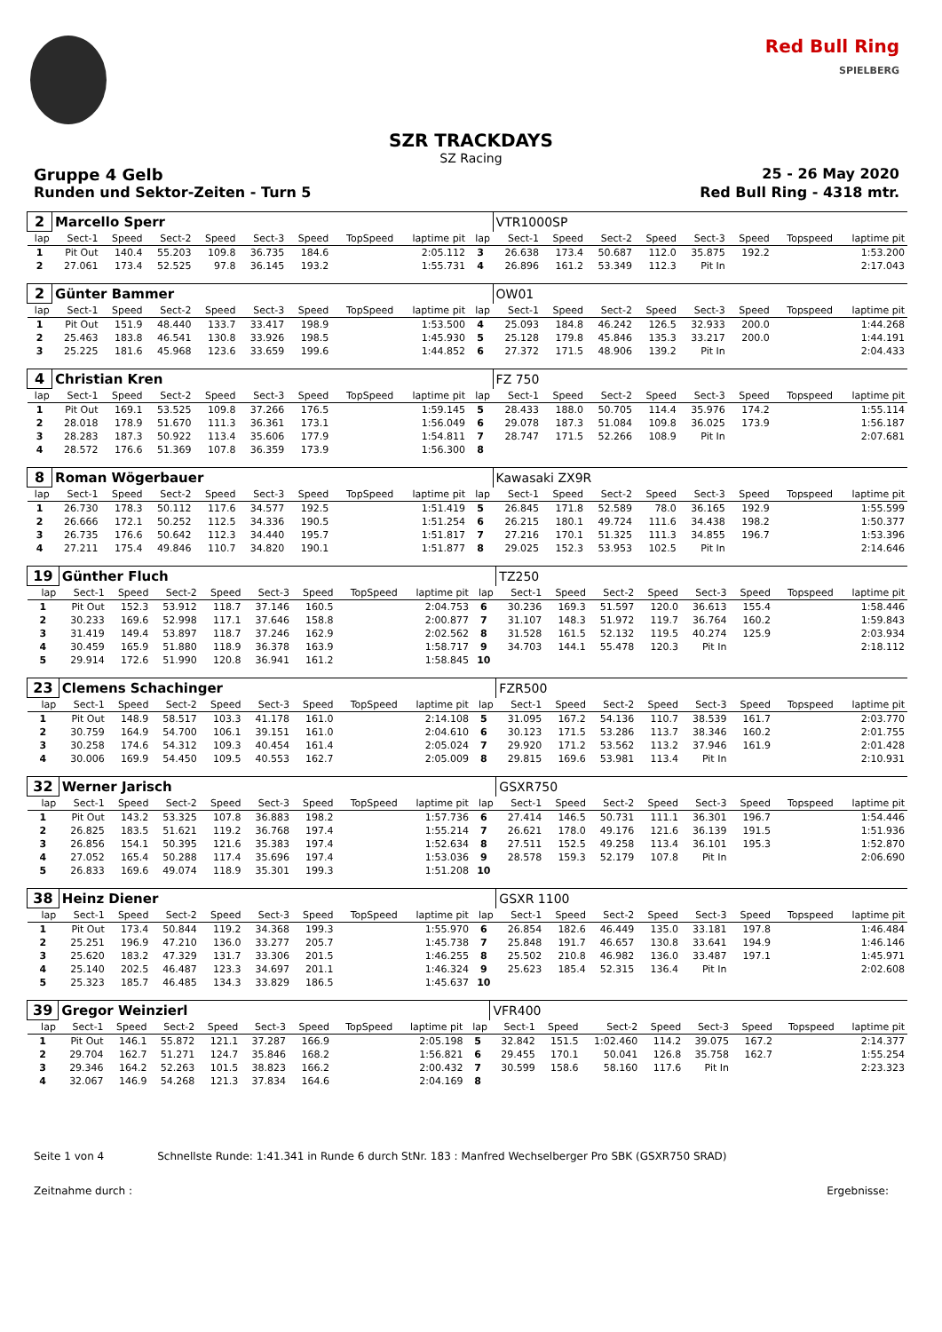Red Bull Ring
SPIELBERG
SZR TRACKDAYS
SZ Racing
Gruppe 4 Gelb 25 - 26 May 2020
Runden und Sektor-Zeiten - Turn 5 Red Bull Ring - 4318 mtr.
| 2 | Marcello Sperr | | | | | | | | | VTR1000SP | | | | | | | |
| lap | Sect-1 | Speed | Sect-2 | Speed | Sect-3 | Speed | TopSpeed | laptime pit | lap | Sect-1 | Speed | Sect-2 | Speed | Sect-3 | Speed | Topspeed | laptime pit |
| 1 | Pit Out | 140.4 | 55.203 | 109.8 | 36.735 | 184.6 | | 2:05.112 | 3 | 26.638 | 173.4 | 50.687 | 112.0 | 35.875 | 192.2 | | 1:53.200 |
| 2 | 27.061 | 173.4 | 52.525 | 97.8 | 36.145 | 193.2 | | 1:55.731 | 4 | 26.896 | 161.2 | 53.349 | 112.3 | Pit In | | | 2:17.043 |
| 2 | Günter Bammer | | | | | | | | | OW01 | | | | | | | |
| lap | Sect-1 | Speed | Sect-2 | Speed | Sect-3 | Speed | TopSpeed | laptime pit | lap | Sect-1 | Speed | Sect-2 | Speed | Sect-3 | Speed | Topspeed | laptime pit |
| 1 | Pit Out | 151.9 | 48.440 | 133.7 | 33.417 | 198.9 | | 1:53.500 | 4 | 25.093 | 184.8 | 46.242 | 126.5 | 32.933 | 200.0 | | 1:44.268 |
| 2 | 25.463 | 183.8 | 46.541 | 130.8 | 33.926 | 198.5 | | 1:45.930 | 5 | 25.128 | 179.8 | 45.846 | 135.3 | 33.217 | 200.0 | | 1:44.191 |
| 3 | 25.225 | 181.6 | 45.968 | 123.6 | 33.659 | 199.6 | | 1:44.852 | 6 | 27.372 | 171.5 | 48.906 | 139.2 | Pit In | | | 2:04.433 |
| 4 | Christian Kren | | | | | | | | | FZ 750 | | | | | | | |
| lap | Sect-1 | Speed | Sect-2 | Speed | Sect-3 | Speed | TopSpeed | laptime pit | lap | Sect-1 | Speed | Sect-2 | Speed | Sect-3 | Speed | Topspeed | laptime pit |
| 1 | Pit Out | 169.1 | 53.525 | 109.8 | 37.266 | 176.5 | | 1:59.145 | 5 | 28.433 | 188.0 | 50.705 | 114.4 | 35.976 | 174.2 | | 1:55.114 |
| 2 | 28.018 | 178.9 | 51.670 | 111.3 | 36.361 | 173.1 | | 1:56.049 | 6 | 29.078 | 187.3 | 51.084 | 109.8 | 36.025 | 173.9 | | 1:56.187 |
| 3 | 28.283 | 187.3 | 50.922 | 113.4 | 35.606 | 177.9 | | 1:54.811 | 7 | 28.747 | 171.5 | 52.266 | 108.9 | Pit In | | | 2:07.681 |
| 4 | 28.572 | 176.6 | 51.369 | 107.8 | 36.359 | 173.9 | | 1:56.300 | 8 | | | | | | | | |
| 8 | Roman Wögerbauer | | | | | | | | | Kawasaki ZX9R | | | | | | | |
| lap | Sect-1 | Speed | Sect-2 | Speed | Sect-3 | Speed | TopSpeed | laptime pit | lap | Sect-1 | Speed | Sect-2 | Speed | Sect-3 | Speed | Topspeed | laptime pit |
| 1 | 26.730 | 178.3 | 50.112 | 117.6 | 34.577 | 192.5 | | 1:51.419 | 5 | 26.845 | 171.8 | 52.589 | 78.0 | 36.165 | 192.9 | | 1:55.599 |
| 2 | 26.666 | 172.1 | 50.252 | 112.5 | 34.336 | 190.5 | | 1:51.254 | 6 | 26.215 | 180.1 | 49.724 | 111.6 | 34.438 | 198.2 | | 1:50.377 |
| 3 | 26.735 | 176.6 | 50.642 | 112.3 | 34.440 | 195.7 | | 1:51.817 | 7 | 27.216 | 170.1 | 51.325 | 111.3 | 34.855 | 196.7 | | 1:53.396 |
| 4 | 27.211 | 175.4 | 49.846 | 110.7 | 34.820 | 190.1 | | 1:51.877 | 8 | 29.025 | 152.3 | 53.953 | 102.5 | Pit In | | | 2:14.646 |
| 19 | Günther Fluch | | | | | | | | | TZ250 | | | | | | | |
| lap | Sect-1 | Speed | Sect-2 | Speed | Sect-3 | Speed | TopSpeed | laptime pit | lap | Sect-1 | Speed | Sect-2 | Speed | Sect-3 | Speed | Topspeed | laptime pit |
| 1 | Pit Out | 152.3 | 53.912 | 118.7 | 37.146 | 160.5 | | 2:04.753 | 6 | 30.236 | 169.3 | 51.597 | 120.0 | 36.613 | 155.4 | | 1:58.446 |
| 2 | 30.233 | 169.6 | 52.998 | 117.1 | 37.646 | 158.8 | | 2:00.877 | 7 | 31.107 | 148.3 | 51.972 | 119.7 | 36.764 | 160.2 | | 1:59.843 |
| 3 | 31.419 | 149.4 | 53.897 | 118.7 | 37.246 | 162.9 | | 2:02.562 | 8 | 31.528 | 161.5 | 52.132 | 119.5 | 40.274 | 125.9 | | 2:03.934 |
| 4 | 30.459 | 165.9 | 51.880 | 118.9 | 36.378 | 163.9 | | 1:58.717 | 9 | 34.703 | 144.1 | 55.478 | 120.3 | Pit In | | | 2:18.112 |
| 5 | 29.914 | 172.6 | 51.990 | 120.8 | 36.941 | 161.2 | | 1:58.845 | 10 | | | | | | | | |
| 23 | Clemens Schachinger | | | | | | | | | FZR500 | | | | | | | |
| lap | Sect-1 | Speed | Sect-2 | Speed | Sect-3 | Speed | TopSpeed | laptime pit | lap | Sect-1 | Speed | Sect-2 | Speed | Sect-3 | Speed | Topspeed | laptime pit |
| 1 | Pit Out | 148.9 | 58.517 | 103.3 | 41.178 | 161.0 | | 2:14.108 | 5 | 31.095 | 167.2 | 54.136 | 110.7 | 38.539 | 161.7 | | 2:03.770 |
| 2 | 30.759 | 164.9 | 54.700 | 106.1 | 39.151 | 161.0 | | 2:04.610 | 6 | 30.123 | 171.5 | 53.286 | 113.7 | 38.346 | 160.2 | | 2:01.755 |
| 3 | 30.258 | 174.6 | 54.312 | 109.3 | 40.454 | 161.4 | | 2:05.024 | 7 | 29.920 | 171.2 | 53.562 | 113.2 | 37.946 | 161.9 | | 2:01.428 |
| 4 | 30.006 | 169.9 | 54.450 | 109.5 | 40.553 | 162.7 | | 2:05.009 | 8 | 29.815 | 169.6 | 53.981 | 113.4 | Pit In | | | 2:10.931 |
| 32 | Werner Jarisch | | | | | | | | | GSXR750 | | | | | | | |
| lap | Sect-1 | Speed | Sect-2 | Speed | Sect-3 | Speed | TopSpeed | laptime pit | lap | Sect-1 | Speed | Sect-2 | Speed | Sect-3 | Speed | Topspeed | laptime pit |
| 1 | Pit Out | 143.2 | 53.325 | 107.8 | 36.883 | 198.2 | | 1:57.736 | 6 | 27.414 | 146.5 | 50.731 | 111.1 | 36.301 | 196.7 | | 1:54.446 |
| 2 | 26.825 | 183.5 | 51.621 | 119.2 | 36.768 | 197.4 | | 1:55.214 | 7 | 26.621 | 178.0 | 49.176 | 121.6 | 36.139 | 191.5 | | 1:51.936 |
| 3 | 26.856 | 154.1 | 50.395 | 121.6 | 35.383 | 197.4 | | 1:52.634 | 8 | 27.511 | 152.5 | 49.258 | 113.4 | 36.101 | 195.3 | | 1:52.870 |
| 4 | 27.052 | 165.4 | 50.288 | 117.4 | 35.696 | 197.4 | | 1:53.036 | 9 | 28.578 | 159.3 | 52.179 | 107.8 | Pit In | | | 2:06.690 |
| 5 | 26.833 | 169.6 | 49.074 | 118.9 | 35.301 | 199.3 | | 1:51.208 | 10 | | | | | | | | |
| 38 | Heinz Diener | | | | | | | | | GSXR 1100 | | | | | | | |
| lap | Sect-1 | Speed | Sect-2 | Speed | Sect-3 | Speed | TopSpeed | laptime pit | lap | Sect-1 | Speed | Sect-2 | Speed | Sect-3 | Speed | Topspeed | laptime pit |
| 1 | Pit Out | 173.4 | 50.844 | 119.2 | 34.368 | 199.3 | | 1:55.970 | 6 | 26.854 | 182.6 | 46.449 | 135.0 | 33.181 | 197.8 | | 1:46.484 |
| 2 | 25.251 | 196.9 | 47.210 | 136.0 | 33.277 | 205.7 | | 1:45.738 | 7 | 25.848 | 191.7 | 46.657 | 130.8 | 33.641 | 194.9 | | 1:46.146 |
| 3 | 25.620 | 183.2 | 47.329 | 131.7 | 33.306 | 201.5 | | 1:46.255 | 8 | 25.502 | 210.8 | 46.982 | 136.0 | 33.487 | 197.1 | | 1:45.971 |
| 4 | 25.140 | 202.5 | 46.487 | 123.3 | 34.697 | 201.1 | | 1:46.324 | 9 | 25.623 | 185.4 | 52.315 | 136.4 | Pit In | | | 2:02.608 |
| 5 | 25.323 | 185.7 | 46.485 | 134.3 | 33.829 | 186.5 | | 1:45.637 | 10 | | | | | | | | |
| 39 | Gregor Weinzierl | | | | | | | | | VFR400 | | | | | | | |
| lap | Sect-1 | Speed | Sect-2 | Speed | Sect-3 | Speed | TopSpeed | laptime pit | lap | Sect-1 | Speed | Sect-2 | Speed | Sect-3 | Speed | Topspeed | laptime pit |
| 1 | Pit Out | 146.1 | 55.872 | 121.1 | 37.287 | 166.9 | | 2:05.198 | 5 | 32.842 | 151.5 | 1:02.460 | 114.2 | 39.075 | 167.2 | | 2:14.377 |
| 2 | 29.704 | 162.7 | 51.271 | 124.7 | 35.846 | 168.2 | | 1:56.821 | 6 | 29.455 | 170.1 | 50.041 | 126.8 | 35.758 | 162.7 | | 1:55.254 |
| 3 | 29.346 | 164.2 | 52.263 | 101.5 | 38.823 | 166.2 | | 2:00.432 | 7 | 30.599 | 158.6 | 58.160 | 117.6 | Pit In | | | 2:23.323 |
| 4 | 32.067 | 146.9 | 54.268 | 121.3 | 37.834 | 164.6 | | 2:04.169 | 8 | | | | | | | | |
Seite 1 von 4 Schnellste Runde: 1:41.341 in Runde 6 durch StNr. 183 : Manfred Wechselberger Pro SBK (GSXR750 SRAD)
Zeitnahme durch : Ergebnisse: